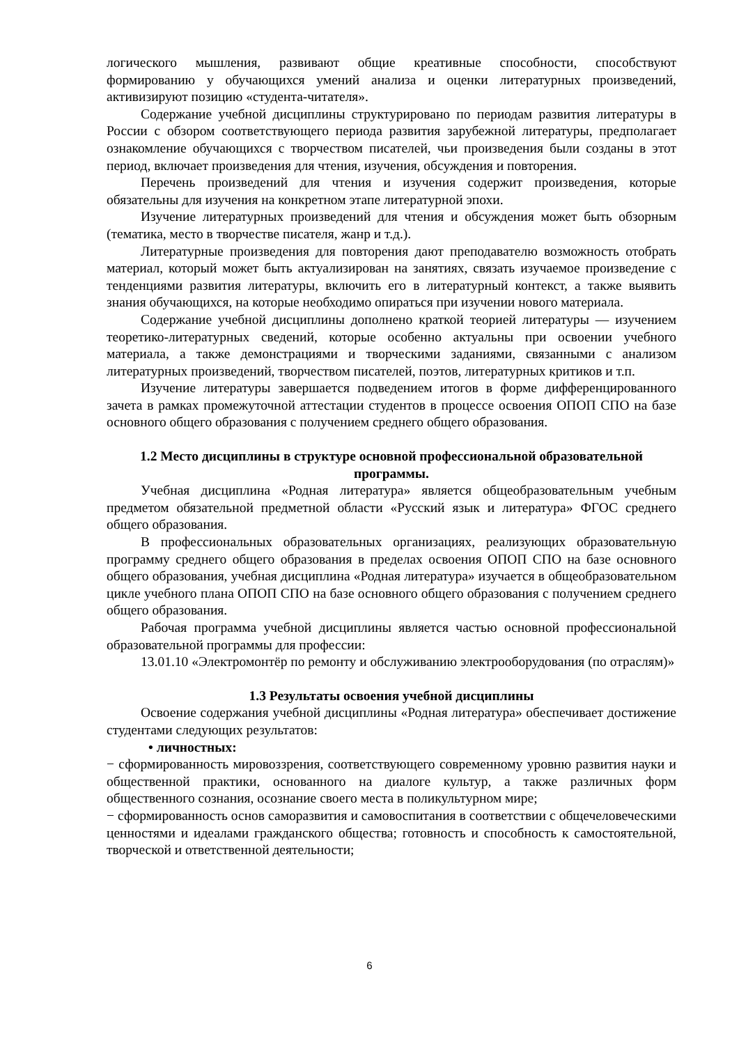логического мышления, развивают общие креативные способности, способствуют формированию у обучающихся умений анализа и оценки литературных произведений, активизируют позицию «студента-читателя».
Содержание учебной дисциплины структурировано по периодам развития литературы в России с обзором соответствующего периода развития зарубежной литературы, предполагает ознакомление обучающихся с творчеством писателей, чьи произведения были созданы в этот период, включает произведения для чтения, изучения, обсуждения и повторения.
Перечень произведений для чтения и изучения содержит произведения, которые обязательны для изучения на конкретном этапе литературной эпохи.
Изучение литературных произведений для чтения и обсуждения может быть обзорным (тематика, место в творчестве писателя, жанр и т.д.).
Литературные произведения для повторения дают преподавателю возможность отобрать материал, который может быть актуализирован на занятиях, связать изучаемое произведение с тенденциями развития литературы, включить его в литературный контекст, а также выявить знания обучающихся, на которые необходимо опираться при изучении нового материала.
Содержание учебной дисциплины дополнено краткой теорией литературы — изучением теоретико-литературных сведений, которые особенно актуальны при освоении учебного материала, а также демонстрациями и творческими заданиями, связанными с анализом литературных произведений, творчеством писателей, поэтов, литературных критиков и т.п.
Изучение литературы завершается подведением итогов в форме дифференцированного зачета в рамках промежуточной аттестации студентов в процессе освоения ОПОП СПО на базе основного общего образования с получением среднего общего образования.
1.2 Место дисциплины в структуре основной профессиональной образовательной программы.
Учебная дисциплина «Родная литература» является общеобразовательным учебным предметом обязательной предметной области «Русский язык и литература» ФГОС среднего общего образования.
В профессиональных образовательных организациях, реализующих образовательную программу среднего общего образования в пределах освоения ОПОП СПО на базе основного общего образования, учебная дисциплина «Родная литература» изучается в общеобразовательном цикле учебного плана ОПОП СПО на базе основного общего образования с получением среднего общего образования.
Рабочая программа учебной дисциплины является частью основной профессиональной образовательной программы для профессии:
13.01.10 «Электромонтёр по ремонту и обслуживанию электрооборудования (по отраслям)»
1.3 Результаты освоения учебной дисциплины
Освоение содержания учебной дисциплины «Родная литература» обеспечивает достижение студентами следующих результатов:
• личностных:
− сформированность мировоззрения, соответствующего современному уровню развития науки и общественной практики, основанного на диалоге культур, а также различных форм общественного сознания, осознание своего места в поликультурном мире;
− сформированность основ саморазвития и самовоспитания в соответствии с общечеловеческими ценностями и идеалами гражданского общества; готовность и способность к самостоятельной, творческой и ответственной деятельности;
6